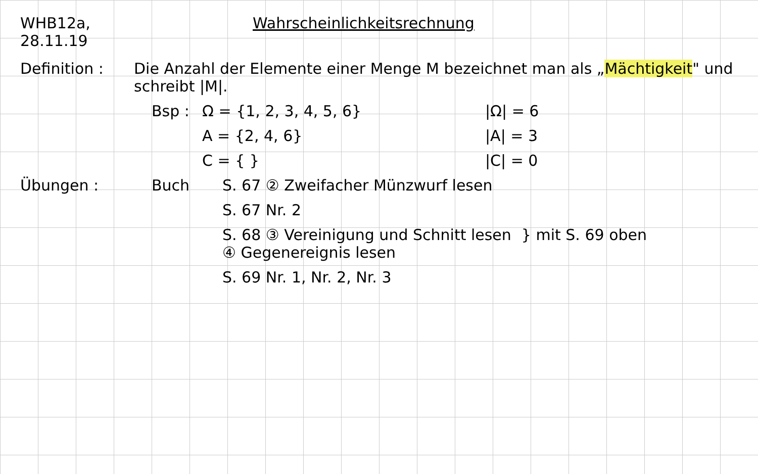WHB12a, 28.11.19 Wahrscheinlichkeitsrechnung
Definition : Die Anzahl der Elemente einer Menge M bezeichnet man als „Mächtigkeit" und schreibt |M|.
Bsp : Ω = {1, 2, 3, 4, 5, 6} |Ω| = 6
A = {2, 4, 6} |A| = 3
C = { } |C| = 0
Übungen : Buch S. 67 ② Zweifacher Münzwurf lesen
S. 67 Nr. 2
S. 68 ③ Vereinigung und Schnitt lesen
④ Gegenereignis lesen } mit S. 69 oben
S. 69 Nr. 1, Nr. 2, Nr. 3